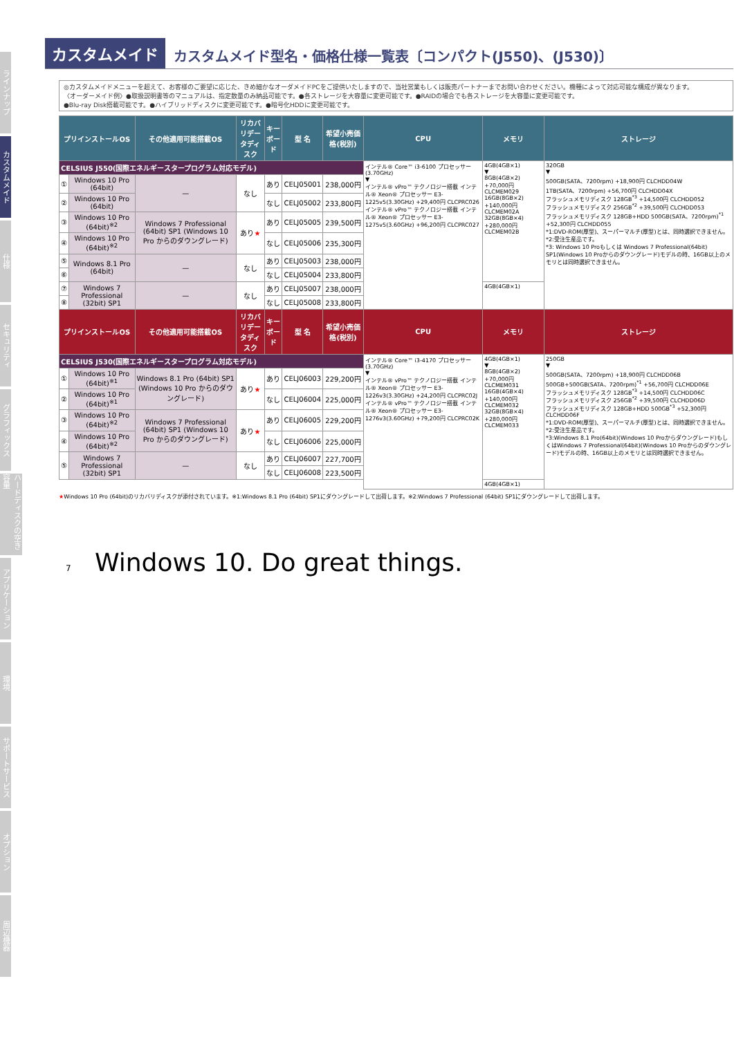ラインナップ
カスタムメイド
仕様
セキュリティ
グラフィックス
ハードディスクの空き容量
アプリケーション
環境
サポートサービス
オプション
周辺機器
カスタムメイド カスタムメイド型名・価格仕様一覧表〔コンパクト(J550)、(J530)〕
◎カスタムメイドメニューを超えて、お客様のご要望に応じた、きめ細かなオーダメイドPCをご提供いたしますので、当社営業もしくは販売パートナーまでお問い合わせください。機種によって対応可能な構成が異なります。
〈オーダーメイド例〉●取扱説明書等のマニュアルは、指定数量のみ納品可能です。●各ストレージを大容量に変更可能です。●RAIDの場合でも各ストレージを大容量に変更可能です。
●Blu-ray Disk搭載可能です。●ハイブリッドディスクに変更可能です。●暗号化HDDに変更可能です。
| プリインストールOS | | その他適用可能搭載OS | リカバリデータディスク | キーボード | 型 名 | 希望小売価格(税別) | CPU | メモリ | ストレージ |
| --- | --- | --- | --- | --- | --- | --- | --- | --- | --- |
| CELSIUS J550(国際エネルギースタープログラム対応モデル) | | | | | | | インテル® Core™ i3-6100 プロセッサー (3.70GHz) ▼ インテル® vPro™ テクノロジー搭載 インテル® Xeon® プロセッサー E3-1225v5(3.30GHz) +29,400円 CLCPRC026 インテル® vPro™ テクノロジー搭載 インテル® Xeon® プロセッサー E3-1275v5(3.60GHz) +96,200円 CLCPRC027 | 4GB(4GB×1) ▼ 8GB(4GB×2) +70,000円 CLCMEM029 16GB(8GB×2) +140,000円 CLCMEM02A 32GB(8GB×4) +280,000円 CLCMEM02B | 320GB ▼ 500GB(SATA、7200rpm) +18,900円 CLCHDD04W 1TB(SATA、7200rpm) +56,700円 CLCHDD04X フラッシュメモリディスク 128GB<sup>*3</sup> +14,500円 CLCHDD052 フラッシュメモリディスク 256GB<sup>*2</sup> +39,500円 CLCHDD053 フラッシュメモリディスク 128GB+HDD 500GB(SATA、7200rpm)<sup>*1</sup> +52,300円 CLCHDD055 *1:DVD-ROM(厚型)、スーパーマルチ(厚型)とは、同時選択できません。 *2:受注生産品です。 *3: Windows 10 Proもしくは Windows 7 Professional(64bit) SP1(Windows 10 Proからのダウングレード)モデルの時、16GB以上のメモリとは同時選択できません。 |
| ① | Windows 10 Pro (64bit) | — | なし | あり | CELJ05001 | 238,000円 | | | |
| ② | Windows 10 Pro (64bit) | | | なし | CELJ05002 | 233,800円 | | | |
| ③ | Windows 10 Pro (64bit)<sup>※2</sup> | Windows 7 Professional (64bit) SP1 (Windows 10 Pro からのダウングレード) | あり ★ | あり | CELJ05005 | 239,500円 | | | |
| ④ | Windows 10 Pro (64bit)<sup>※2</sup> | | | なし | CELJ05006 | 235,300円 | | | |
| ⑤ | Windows 8.1 Pro (64bit) | — | なし | あり | CELJ05003 | 238,000円 | | | |
| ⑥ | | | | なし | CELJ05004 | 233,800円 | | | |
| ⑦ | Windows 7 Professional (32bit) SP1 | — | なし | あり | CELJ05007 | 238,000円 | | 4GB(4GB×1) | |
| ⑧ | | | | なし | CELJ05008 | 233,800円 | | | |
| プリインストールOS | | その他適用可能搭載OS | リカバリデータディスク | キーボード | 型 名 | 希望小売価格(税別) | CPU | メモリ | ストレージ |
| CELSIUS J530(国際エネルギースタープログラム対応モデル) | | | | | | | インテル® Core™ i3-4170 プロセッサー (3.70GHz) ▼ インテル® vPro™ テクノロジー搭載 インテル® Xeon® プロセッサー E3-1226v3(3.30GHz) +24,200円 CLCPRC02J インテル® vPro™ テクノロジー搭載 インテル® Xeon® プロセッサー E3-1276v3(3.60GHz) +79,200円 CLCPRC02K | 4GB(4GB×1) ▼ 8GB(4GB×2) +70,000円 CLCMEM031 16GB(4GB×4) +140,000円 CLCMEM032 32GB(8GB×4) +280,000円 CLCMEM033 | 250GB ▼ 500GB(SATA、7200rpm) +18,900円 CLCHDD06B 500GB+500GB(SATA、7200rpm)<sup>*1</sup> +56,700円 CLCHDD06E フラッシュメモリディスク 128GB<sup>*3</sup> +14,500円 CLCHDD06C フラッシュメモリディスク 256GB<sup>*2</sup> +39,500円 CLCHDD06D フラッシュメモリディスク 128GB+HDD 500GB<sup>*3</sup> +52,300円 CLCHDD06F *1:DVD-ROM(厚型)、スーパーマルチ(厚型)とは、同時選択できません。 *2:受注生産品です。 *3:Windows 8.1 Pro(64bit)(Windows 10 Proからダウングレード)もしくはWindows 7 Professional(64bit)(Windows 10 Proからのダウングレード)モデルの時、16GB以上のメモリとは同時選択できません。 |
| ① | Windows 10 Pro (64bit)<sup>※1</sup> | Windows 8.1 Pro (64bit) SP1 (Windows 10 Pro からのダウングレード) | あり ★ | あり | CELJ06003 | 229,200円 | | | |
| ② | Windows 10 Pro (64bit)<sup>※1</sup> | | | なし | CELJ06004 | 225,000円 | | | |
| ③ | Windows 10 Pro (64bit)<sup>※2</sup> | Windows 7 Professional (64bit) SP1 (Windows 10 Pro からのダウングレード) | あり ★ | あり | CELJ06005 | 229,200円 | | | |
| ④ | Windows 10 Pro (64bit)<sup>※2</sup> | | | なし | CELJ06006 | 225,000円 | | | |
| ⑤ | Windows 7 Professional (32bit) SP1 | — | なし | あり | CELJ06007 | 227,700円 | | | |
| | | | | なし | CELJ06008 | 223,500円 | | | |
| | | | | | | | | 4GB(4GB×1) | |
★Windows 10 Pro (64bit)のリカバリディスクが添付されています。※1:Windows 8.1 Pro (64bit) SP1にダウングレードして出荷します。※2:Windows 7 Professional (64bit) SP1にダウングレードして出荷します。
7 Windows 10. Do great things.